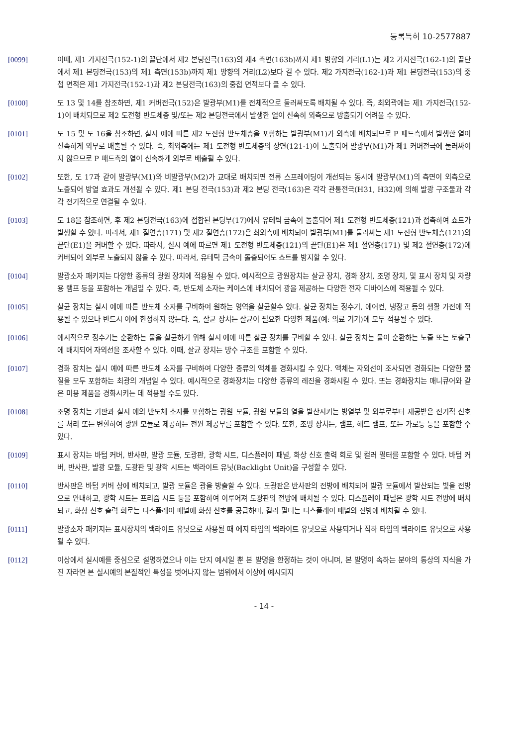등록특허 10-2577887
[0099] 이때, 제1 가지전극(152-1)의 끝단에서 제2 본딩전극(163)의 제4 측면(163b)까지 제1 방향의 거리(L1)는 제2 가지전극(162-1)의 끝단에서 제1 본딩전극(153)의 제1 측면(153b)까지 제1 방향의 거리(L2)보다 길 수 있다. 제2 가지전극(162-1)과 제1 본딩전극(153)의 중첩 면적은 제1 가지전극(152-1)과 제2 본딩전극(163)의 중첩 면적보다 클 수 있다.
[0100] 도 13 및 14를 참조하면, 제1 커버전극(152)은 발광부(M1)를 전체적으로 둘러싸도록 배치될 수 있다. 즉, 최외곽에는 제1 가지전극(152-1)이 배치되므로 제2 도전형 반도체층 및/또는 제2 본딩전극에서 발생한 열이 신속히 외측으로 방출되기 어려울 수 있다.
[0101] 도 15 및 도 16을 참조하면, 실시 예에 따른 제2 도전형 반도체층을 포함하는 발광부(M1)가 외측에 배치되므로 P 패드측에서 발생한 열이 신속하게 외부로 배출될 수 있다. 즉, 최외측에는 제1 도전형 반도체층의 상면(121-1)이 노출되어 발광부(M1)가 제1 커버전극에 둘러싸이지 않으므로 P 패드측의 열이 신속하게 외부로 배출될 수 있다.
[0102] 또한, 도 17과 같이 발광부(M1)와 비발광부(M2)가 교대로 배치되면 전류 스프레이딩이 개선되는 동시에 발광부(M1)의 측면이 외측으로 노출되어 방열 효과도 개선될 수 있다. 제1 본딩 전극(153)과 제2 본딩 전극(163)은 각각 관통전극(H31, H32)에 의해 발광 구조물과 각각 전기적으로 연결될 수 있다.
[0103] 도 18을 참조하면, 후 제2 본딩전극(163)에 접합된 본딩부(17)에서 유테틱 금속이 돌출되어 제1 도전형 반도체층(121)과 접촉하여 쇼트가 발생할 수 있다. 따라서, 제1 절연층(171) 및 제2 절연층(172)은 최외측에 배치되어 발광부(M1)를 둘러싸는 제1 도전형 반도체층(121)의 끝단(E1)을 커버할 수 있다. 따라서, 실시 예에 따르면 제1 도전형 반도체층(121)의 끝단(E1)은 제1 절연층(171) 및 제2 절연층(172)에 커버되어 외부로 노출되지 않을 수 있다. 따라서, 유테틱 금속이 돌출되어도 쇼트를 방지할 수 있다.
[0104] 발광소자 패키지는 다양한 종류의 광원 장치에 적용될 수 있다. 예시적으로 광원장치는 살균 장치, 경화 장치, 조명 장치, 및 표시 장치 및 차량용 램프 등을 포함하는 개념일 수 있다. 즉, 반도체 소자는 케이스에 배치되어 광을 제공하는 다양한 전자 디바이스에 적용될 수 있다.
[0105] 살균 장치는 실시 예에 따른 반도체 소자를 구비하여 원하는 영역을 살균할수 있다. 살균 장치는 정수기, 에어컨, 냉장고 등의 생활 가전에 적용될 수 있으나 반드시 이에 한정하지 않는다. 즉, 살균 장치는 살균이 필요한 다양한 제품(예: 의료 기기)에 모두 적용될 수 있다.
[0106] 예시적으로 정수기는 순환하는 물을 살균하기 위해 실시 예에 따른 살균 장치를 구비할 수 있다. 살균 장치는 물이 순환하는 노즐 또는 토출구에 배치되어 자외선을 조사할 수 있다. 이때, 살균 장치는 방수 구조를 포함할 수 있다.
[0107] 경화 장치는 실시 예에 따른 반도체 소자를 구비하여 다양한 종류의 액체를 경화시킬 수 있다. 액체는 자외선이 조사되면 경화되는 다양한 물질을 모두 포함하는 최광의 개념일 수 있다. 예시적으로 경화장치는 다양한 종류의 레진을 경화시킬 수 있다. 또는 경화장치는 매니큐어와 같은 미용 제품을 경화시키는 데 적용될 수도 있다.
[0108] 조명 장치는 기판과 실시 예의 반도체 소자를 포함하는 광원 모듈, 광원 모듈의 열을 발산시키는 방열부 및 외부로부터 제공받은 전기적 신호를 처리 또는 변환하여 광원 모듈로 제공하는 전원 제공부를 포함할 수 있다. 또한, 조명 장치는, 램프, 해드 램프, 또는 가로등 등을 포함할 수 있다.
[0109] 표시 장치는 바텀 커버, 반사판, 발광 모듈, 도광판, 광학 시트, 디스플레이 패널, 화상 신호 출력 회로 및 컬러 필터를 포함할 수 있다. 바텀 커버, 반사판, 발광 모듈, 도광판 및 광학 시트는 백라이트 유닛(Backlight Unit)을 구성할 수 있다.
[0110] 반사판은 바텀 커버 상에 배치되고, 발광 모듈은 광을 방출할 수 있다. 도광판은 반사판의 전방에 배치되어 발광 모듈에서 발산되는 빛을 전방으로 안내하고, 광학 시트는 프리즘 시트 등을 포함하여 이루어져 도광판의 전방에 배치될 수 있다. 디스플레이 패널은 광학 시트 전방에 배치되고, 화상 신호 출력 회로는 디스플레이 패널에 화상 신호를 공급하며, 컬러 필터는 디스플레이 패널의 전방에 배치될 수 있다.
[0111] 발광소자 패키지는 표시장치의 백라이트 유닛으로 사용될 때 에지 타입의 백라이트 유닛으로 사용되거나 직하 타입의 백라이트 유닛으로 사용될 수 있다.
[0112] 이상에서 실시예를 중심으로 설명하였으나 이는 단지 예시일 뿐 본 발명을 한정하는 것이 아니며, 본 발명이 속하는 분야의 통상의 지식을 가진 자라면 본 실시예의 본질적인 특성을 벗어나지 않는 범위에서 이상에 예시되지
- 14 -